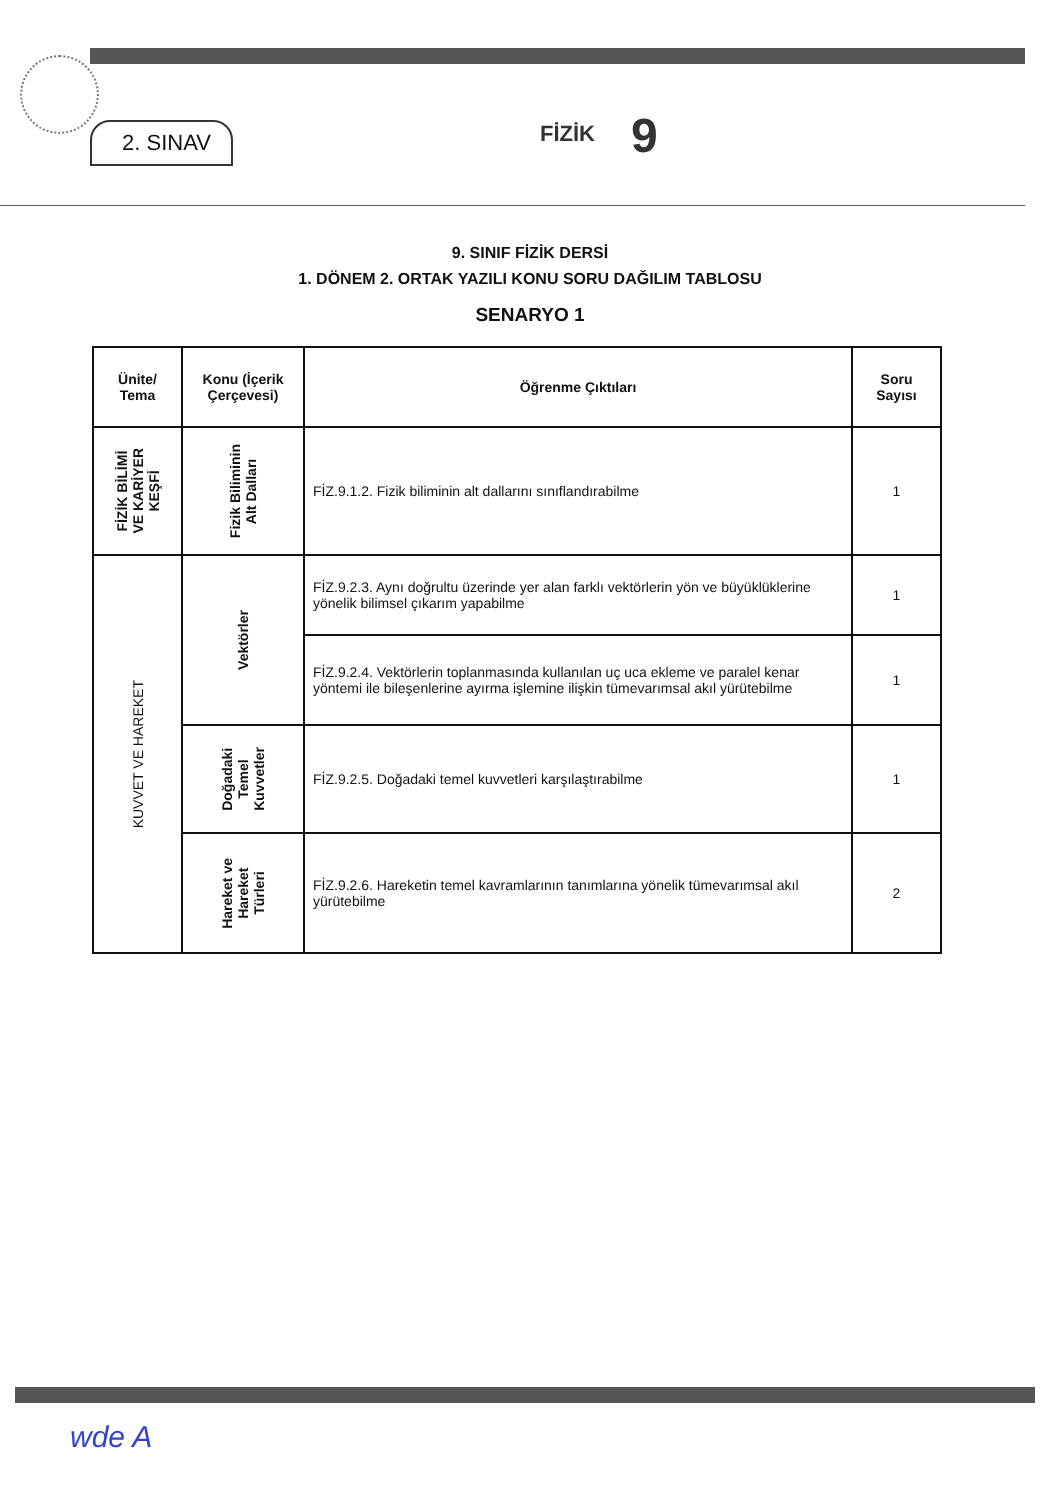2. SINAV FİZİK 9
9. SINIF FİZİK DERSİ
1. DÖNEM 2. ORTAK YAZILI KONU SORU DAĞILIM TABLOSU
SENARYO 1
| Ünite/ Tema | Konu (İçerik Çerçevesi) | Öğrenme Çıktıları | Soru Sayısı |
| --- | --- | --- | --- |
| FİZİK BİLİMİ VE KARİYER KEŞFİ | Fizik Biliminin Alt Dalları | FİZ.9.1.2. Fizik biliminin alt dallarını sınıflandırabilme | 1 |
| KUVVET VE HAREKET | Vektörler | FİZ.9.2.3. Aynı doğrultu üzerinde yer alan farklı vektörlerin yön ve büyüklüklerine yönelik bilimsel çıkarım yapabilme | 1 |
| | | FİZ.9.2.4. Vektörlerin toplanmasında kullanılan uç uca ekleme ve paralel kenar yöntemi ile bileşenlerine ayırma işlemine ilişkin tümevarımsal akıl yürütebilme | 1 |
| | Doğadaki Temel Kuvvetler | FİZ.9.2.5. Doğadaki temel kuvvetleri karşılaştırabilme | 1 |
| | Hareket ve Hareket Türleri | FİZ.9.2.6. Hareketin temel kavramlarının tanımlarına yönelik tümevarımsal akıl yürütebilme | 2 |
wde A